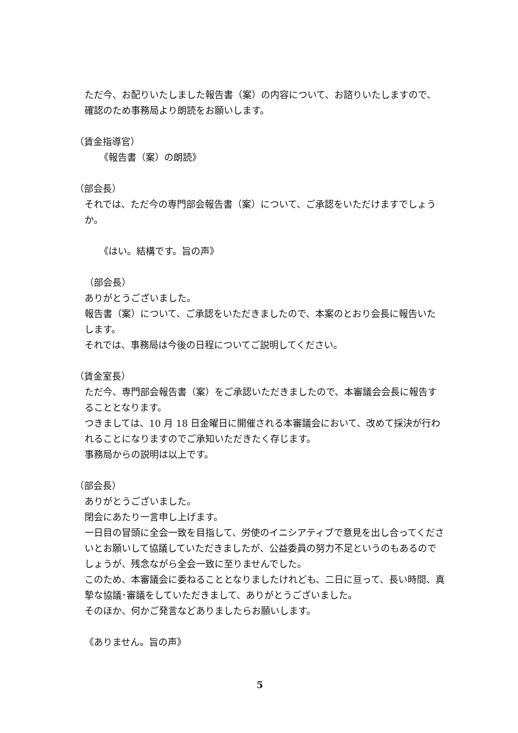ただ今、お配りいたしました報告書（案）の内容について、お諮りいたしますので、確認のため事務局より朗読をお願いします。
（賃金指導官）
《報告書（案）の朗読》
（部会長）
それでは、ただ今の専門部会報告書（案）について、ご承認をいただけますでしょうか。
《はい。結構です。旨の声》
（部会長）
ありがとうございました。
報告書（案）について、ご承認をいただきましたので、本案のとおり会長に報告いたします。
それでは、事務局は今後の日程についてご説明してください。
（賃金室長）
ただ今、専門部会報告書（案）をご承認いただきましたので、本審議会会長に報告することとなります。
つきましては、10 月 18 日金曜日に開催される本審議会において、改めて採決が行われることになりますのでご承知いただきたく存じます。
事務局からの説明は以上です。
（部会長）
ありがとうございました。
閉会にあたり一言申し上げます。
一日目の冒頭に全会一致を目指して、労使のイニシアティブで意見を出し合ってくださいとお願いして協議していただきましたが、公益委員の努力不足というのもあるのでしょうが、残念ながら全会一致に至りませんでした。
このため、本審議会に委ねることとなりましたけれども、二日に亘って、長い時間、真摯な協議･審議をしていただきまして、ありがとうございました。
そのほか、何かご発言などありましたらお願いします。
《ありません。旨の声》
5